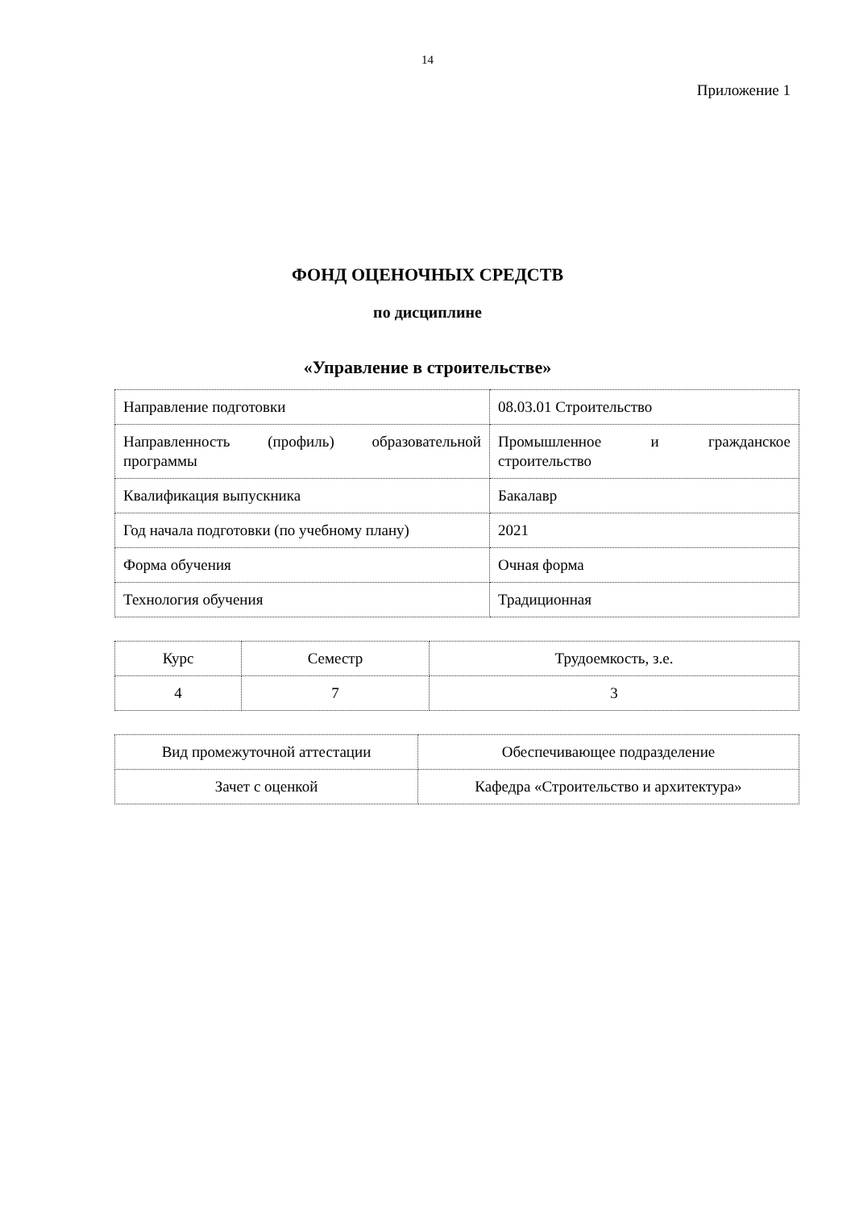14
Приложение 1
ФОНД ОЦЕНОЧНЫХ СРЕДСТВ
по дисциплине
«Управление в строительстве»
| Направление подготовки | 08.03.01 Строительство |
| Направленность (профиль) образовательной программы | Промышленное и гражданское строительство |
| Квалификация выпускника | Бакалавр |
| Год начала подготовки (по учебному плану) | 2021 |
| Форма обучения | Очная форма |
| Технология обучения | Традиционная |
| Курс | Семестр | Трудоемкость, з.е. |
| 4 | 7 | 3 |
| Вид промежуточной аттестации | Обеспечивающее подразделение |
| Зачет с оценкой | Кафедра «Строительство и архитектура» |